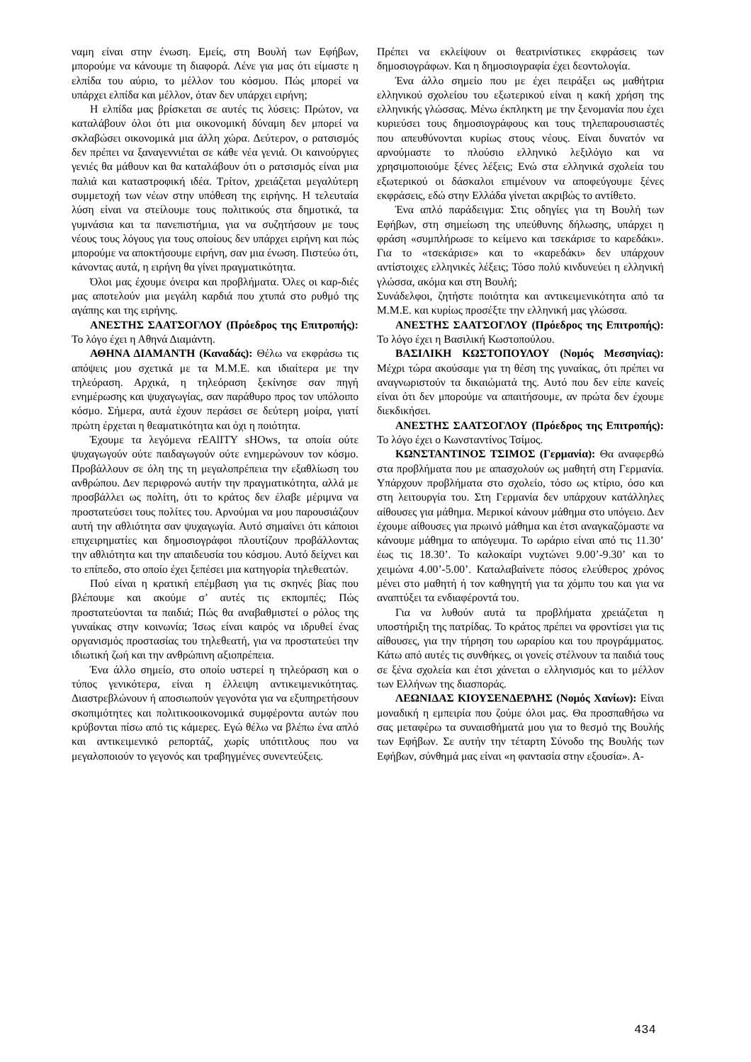ναμη είναι στην ένωση. Εμείς, στη Βουλή των Εφήβων, μπορούμε να κάνουμε τη διαφορά. Λένε για μας ότι είμαστε η ελπίδα του αύριο, το μέλλον του κόσμου. Πώς μπορεί να υπάρχει ελπίδα και μέλλον, όταν δεν υπάρχει ειρήνη;
Η ελπίδα μας βρίσκεται σε αυτές τις λύσεις: Πρώτον, να καταλάβουν όλοι ότι μια οικονομική δύναμη δεν μπορεί να σκλαβώσει οικονομικά μια άλλη χώρα. Δεύτερον, ο ρατσισμός δεν πρέπει να ξαναγεννιέται σε κάθε νέα γενιά. Οι καινούργιες γενιές θα μάθουν και θα καταλάβουν ότι ο ρατσισμός είναι μια παλιά και καταστροφική ιδέα. Τρίτον, χρειάζεται μεγαλύτερη συμμετοχή των νέων στην υπόθεση της ειρήνης. Η τελευταία λύση είναι να στείλουμε τους πολιτικούς στα δημοτικά, τα γυμνάσια και τα πανεπιστήμια, για να συζητήσουν με τους νέους τους λόγους για τους οποίους δεν υπάρχει ειρήνη και πώς μπορούμε να αποκτήσουμε ειρήνη, σαν μια ένωση. Πιστεύω ότι, κάνοντας αυτά, η ειρήνη θα γίνει πραγματικότητα.
Όλοι μας έχουμε όνειρα και προβλήματα. Όλες οι καρ-διές μας αποτελούν μια μεγάλη καρδιά που χτυπά στο ρυθμό της αγάπης και της ειρήνης.
ΑΝΕΣΤΗΣ ΣΑΑΤΣΟΓΛΟΥ (Πρόεδρος της Επιτροπής): Το λόγο έχει η Αθηνά Διαμάντη.
ΑΘΗΝΑ ΔΙΑΜΑΝΤΗ (Καναδάς): Θέλω να εκφράσω τις απόψεις μου σχετικά με τα Μ.Μ.Ε. και ιδιαίτερα με την τηλεόραση. Αρχικά, η τηλεόραση ξεκίνησε σαν πηγή ενημέρωσης και ψυχαγωγίας, σαν παράθυρο προς τον υπόλοιπο κόσμο. Σήμερα, αυτά έχουν περάσει σε δεύτερη μοίρα, γιατί πρώτη έρχεται η θεαματικότητα και όχι η ποιότητα.
Έχουμε τα λεγόμενα rEAlITY sHOws, τα οποία ούτε ψυχαγωγούν ούτε παιδαγωγούν ούτε ενημερώνουν τον κόσμο. Προβάλλουν σε όλη της τη μεγαλοπρέπεια την εξαθλίωση του ανθρώπου. Δεν περιφρονώ αυτήν την πραγματικότητα, αλλά με προσβάλλει ως πολίτη, ότι το κράτος δεν έλαβε μέριμνα να προστατεύσει τους πολίτες του. Αρνούμαι να μου παρουσιάζουν αυτή την αθλιότητα σαν ψυχαγωγία. Αυτό σημαίνει ότι κάποιοι επιχειρηματίες και δημοσιογράφοι πλουτίζουν προβάλλοντας την αθλιότητα και την απαιδευσία του κόσμου. Αυτό δείχνει και το επίπεδο, στο οποίο έχει ξεπέσει μια κατηγορία τηλεθεατών.
Πού είναι η κρατική επέμβαση για τις σκηνές βίας που βλέπουμε και ακούμε σ’ αυτές τις εκπομπές; Πώς προστατεύονται τα παιδιά; Πώς θα αναβαθμιστεί ο ρόλος της γυναίκας στην κοινωνία; Ίσως είναι καιρός να ιδρυθεί ένας οργανισμός προστασίας του τηλεθεατή, για να προστατεύει την ιδιωτική ζωή και την ανθρώπινη αξιοπρέπεια.
Ένα άλλο σημείο, στο οποίο υστερεί η τηλεόραση και ο τύπος γενικότερα, είναι η έλλειψη αντικειμενικότητας. Διαστρεβλώνουν ή αποσιωπούν γεγονότα για να εξυπηρετήσουν σκοπιμότητες και πολιτικοοικονομικά συμφέροντα αυτών που κρύβονται πίσω από τις κάμερες. Εγώ θέλω να βλέπω ένα απλό και αντικειμενικό ρεπορτάζ, χωρίς υπότιτλους που να μεγαλοποιούν το γεγονός και τραβηγμένες συνεντεύξεις.
Πρέπει να εκλείψουν οι θεατρινίστικες εκφράσεις των δημοσιογράφων. Και η δημοσιογραφία έχει δεοντολογία.
Ένα άλλο σημείο που με έχει πειράξει ως μαθήτρια ελληνικού σχολείου του εξωτερικού είναι η κακή χρήση της ελληνικής γλώσσας. Μένω έκπληκτη με την ξενομανία που έχει κυριεύσει τους δημοσιογράφους και τους τηλεπαρουσιαστές που απευθύνονται κυρίως στους νέους. Είναι δυνατόν να αρνούμαστε το πλούσιο ελληνικό λεξιλόγιο και να χρησιμοποιούμε ξένες λέξεις; Ενώ στα ελληνικά σχολεία του εξωτερικού οι δάσκαλοι επιμένουν να αποφεύγουμε ξένες εκφράσεις, εδώ στην Ελλάδα γίνεται ακριβώς το αντίθετο.
Ένα απλό παράδειγμα: Στις οδηγίες για τη Βουλή των Εφήβων, στη σημείωση της υπεύθυνης δήλωσης, υπάρχει η φράση «συμπλήρωσε το κείμενο και τσεκάρισε το καρεδάκι». Για το «τσεκάρισε» και το «καρεδάκι» δεν υπάρχουν αντίστοιχες ελληνικές λέξεις; Τόσο πολύ κινδυνεύει η ελληνική γλώσσα, ακόμα και στη Βουλή;
Συνάδελφοι, ζητήστε ποιότητα και αντικειμενικότητα από τα Μ.Μ.Ε. και κυρίως προσέξτε την ελληνική μας γλώσσα.
ΑΝΕΣΤΗΣ ΣΑΑΤΣΟΓΛΟΥ (Πρόεδρος της Επιτροπής): Το λόγο έχει η Βασιλική Κωστοπούλου.
ΒΑΣΙΛΙΚΗ ΚΩΣΤΟΠΟΥΛΟΥ (Νομός Μεσσηνίας): Μέχρι τώρα ακούσαμε για τη θέση της γυναίκας, ότι πρέπει να αναγνωριστούν τα δικαιώματά της. Αυτό που δεν είπε κανείς είναι ότι δεν μπορούμε να απαιτήσουμε, αν πρώτα δεν έχουμε διεκδικήσει.
ΑΝΕΣΤΗΣ ΣΑΑΤΣΟΓΛΟΥ (Πρόεδρος της Επιτροπής): Το λόγο έχει ο Κωνσταντίνος Τσίμος.
ΚΩΝΣΤΑΝΤΙΝΟΣ ΤΣΙΜΟΣ (Γερμανία): Θα αναφερθώ στα προβλήματα που με απασχολούν ως μαθητή στη Γερμανία. Υπάρχουν προβλήματα στο σχολείο, τόσο ως κτίριο, όσο και στη λειτουργία του. Στη Γερμανία δεν υπάρχουν κατάλληλες αίθουσες για μάθημα. Μερικοί κάνουν μάθημα στο υπόγειο. Δεν έχουμε αίθουσες για πρωινό μάθημα και έτσι αναγκαζόμαστε να κάνουμε μάθημα το απόγευμα. Το ωράριο είναι από τις 11.30’ έως τις 18.30’. Το καλοκαίρι νυχτώνει 9.00’-9.30’ και το χειμώνα 4.00’-5.00’. Καταλαβαίνετε πόσος ελεύθερος χρόνος μένει στο μαθητή ή τον καθηγητή για τα χόμπυ του και για να αναπτύξει τα ενδιαφέροντά του.
Για να λυθούν αυτά τα προβλήματα χρειάζεται η υποστήριξη της πατρίδας. Το κράτος πρέπει να φροντίσει για τις αίθουσες, για την τήρηση του ωραρίου και του προγράμματος. Κάτω από αυτές τις συνθήκες, οι γονείς στέλνουν τα παιδιά τους σε ξένα σχολεία και έτσι χάνεται ο ελληνισμός και το μέλλον των Ελλήνων της διασποράς.
ΛΕΩΝΙΔΑΣ ΚΙΟΥΣΕΝΔΕΡΛΗΣ (Νομός Χανίων): Είναι μοναδική η εμπειρία που ζούμε όλοι μας. Θα προσπαθήσω να σας μεταφέρω τα συναισθήματά μου για το θεσμό της Βουλής των Εφήβων. Σε αυτήν την τέταρτη Σύνοδο της Βουλής των Εφήβων, σύνθημά μας είναι «η φαντασία στην εξουσία». Α-
434